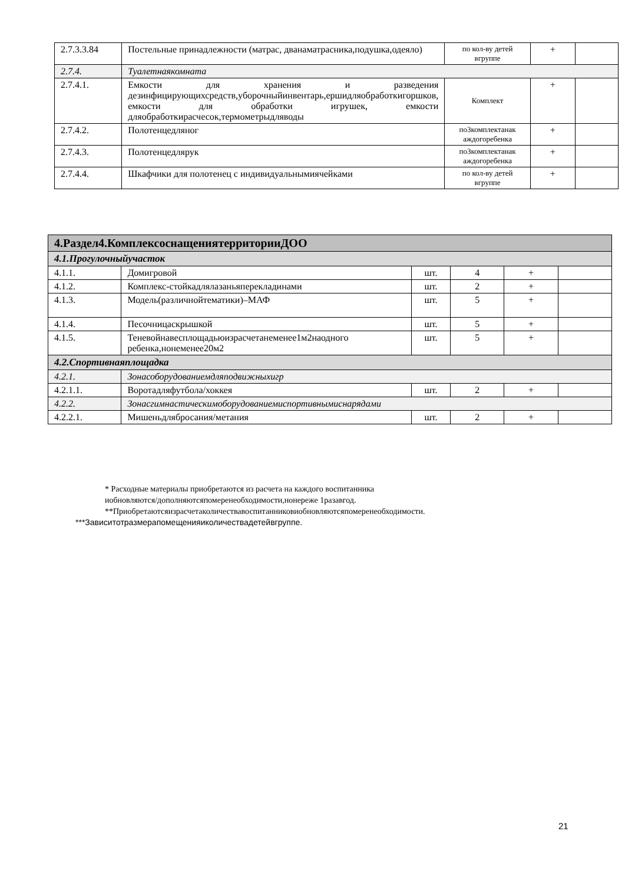| 2.7.3.3.84 | Постельные принадлежности (матрас, дванаматрасника,подушка,одеяло) | по кол-ву детей вгруппе | + | |
| 2.7.4. | Туалетнаякомната | | | |
| 2.7.4.1. | Емкости для хранения и разведения дезинфицирующихсредств,уборочныйинвентарь,ершидляобработкигоршков, емкости для обработки игрушек, емкости дляобработкирасчесок,термометрыдляводы | Комплект | + | |
| 2.7.4.2. | Полотенцедляног | по3комплектанак аждогоребенка | + | |
| 2.7.4.3. | Полотенцедлярук | по3комплектанак аждогоребенка | + | |
| 2.7.4.4. | Шкафчики для полотенец с индивидуальнымиячейками | по кол-ву детей вгруппе | + | |
| 4.Раздел4.КомплексоснащениятерриторииДОО | | | | | |
| 4.1.Прогулочныйучасток | | | | | |
| 4.1.1. | Домигровой | шт. | 4 | + | |
| 4.1.2. | Комплекс-стойкадлялазаньяперекладинами | шт. | 2 | + | |
| 4.1.3. | Модель(различнойтематики)–МАФ | шт. | 5 | + | |
| 4.1.4. | Песочницаскрышкой | шт. | 5 | + | |
| 4.1.5. | Теневойнавесплощадьюизрасчетанеменее1м2наодного ребенка,нонеменее20м2 | шт. | 5 | + | |
| 4.2.Спортивнаяплощадка | | | | | |
| 4.2.1. | Зонасоборудованиемдляподвижныхигр | | | | |
| 4.2.1.1. | Воротадляфутбола/хоккея | шт. | 2 | + | |
| 4.2.2. | Зонасгимнастическимоборудованиемиспортивнымиснарядами | | | | |
| 4.2.2.1. | Мишеньдлябросания/метания | шт. | 2 | + | |
* Расходные материалы приобретаются из расчета на каждого воспитанника
иобновляются/дополняютсяпомеренеобходимости,нонереже 1разавгод.
**Приобретаютсяизрасчетаколичествавоспитанниковиобновляютсяпомеренеобходимости.
***Зависитотразмерапомещенияиколичествадетейвгруппе.
21